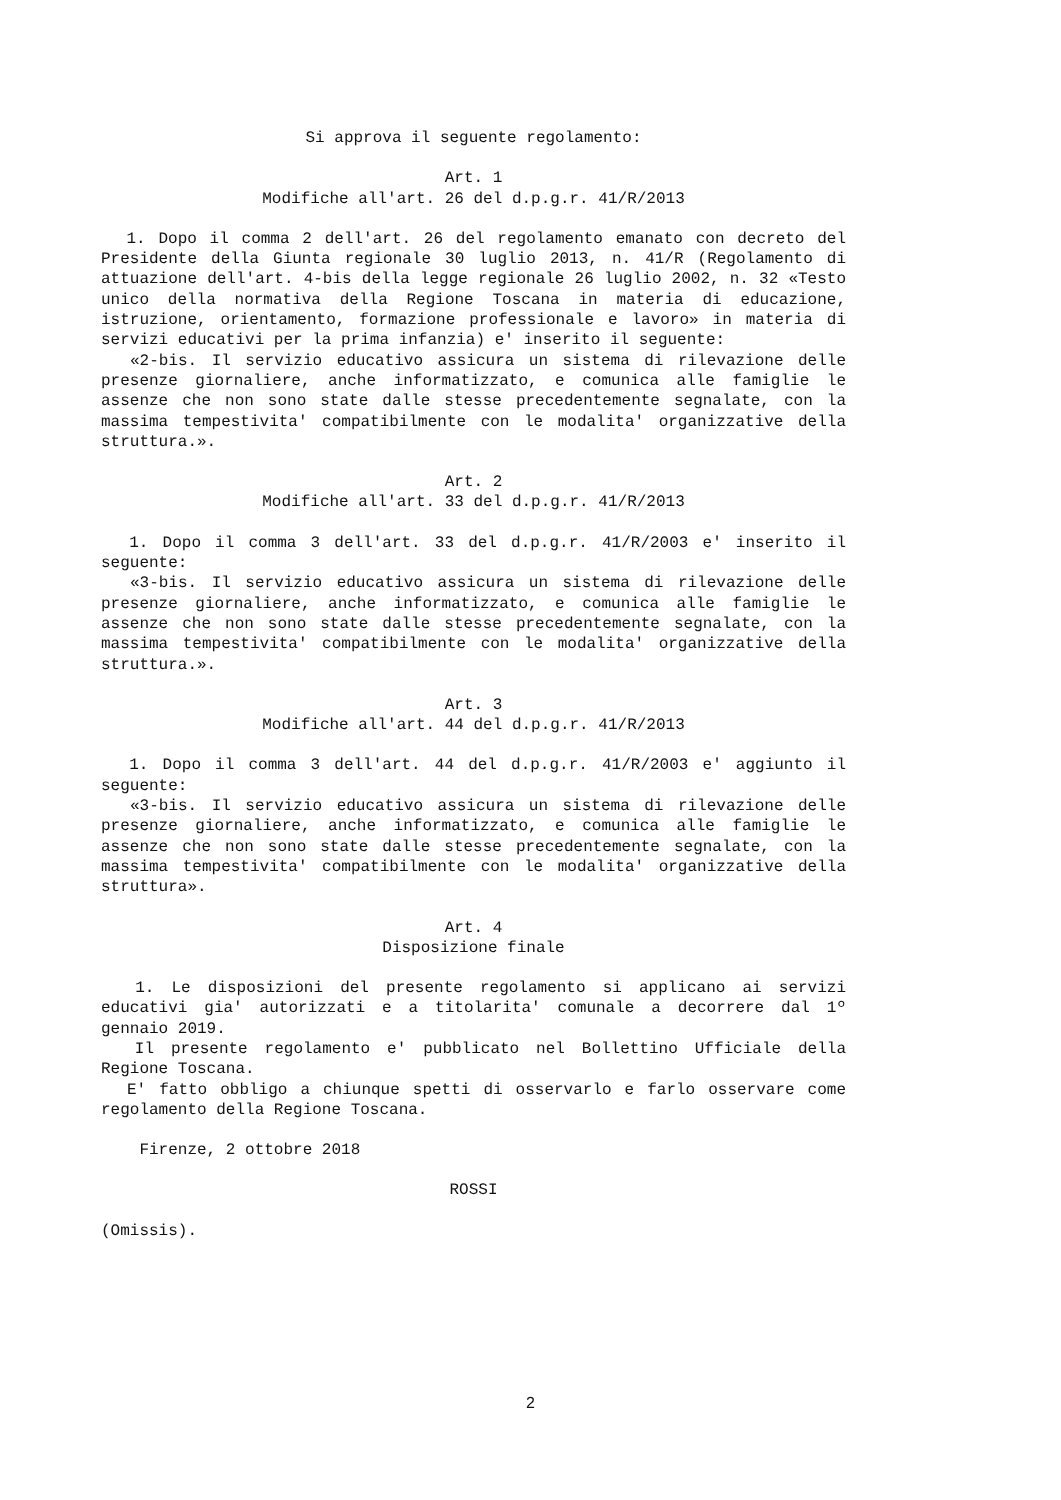Si approva il seguente regolamento:
Art. 1
Modifiche all'art. 26 del d.p.g.r. 41/R/2013
1. Dopo il comma 2 dell'art. 26 del regolamento emanato con decreto del Presidente della Giunta regionale 30 luglio 2013, n. 41/R (Regolamento di attuazione dell'art. 4-bis della legge regionale 26 luglio 2002, n. 32 «Testo unico della normativa della Regione Toscana in materia di educazione, istruzione, orientamento, formazione professionale e lavoro» in materia di servizi educativi per la prima infanzia) e' inserito il seguente:
«2-bis. Il servizio educativo assicura un sistema di rilevazione delle presenze giornaliere, anche informatizzato, e comunica alle famiglie le assenze che non sono state dalle stesse precedentemente segnalate, con la massima tempestivita' compatibilmente con le modalita' organizzative della struttura.».
Art. 2
Modifiche all'art. 33 del d.p.g.r. 41/R/2013
1. Dopo il comma 3 dell'art. 33 del d.p.g.r. 41/R/2003 e' inserito il seguente:
«3-bis. Il servizio educativo assicura un sistema di rilevazione delle presenze giornaliere, anche informatizzato, e comunica alle famiglie le assenze che non sono state dalle stesse precedentemente segnalate, con la massima tempestivita' compatibilmente con le modalita' organizzative della struttura.».
Art. 3
Modifiche all'art. 44 del d.p.g.r. 41/R/2013
1. Dopo il comma 3 dell'art. 44 del d.p.g.r. 41/R/2003 e' aggiunto il seguente:
«3-bis. Il servizio educativo assicura un sistema di rilevazione delle presenze giornaliere, anche informatizzato, e comunica alle famiglie le assenze che non sono state dalle stesse precedentemente segnalate, con la massima tempestivita' compatibilmente con le modalita' organizzative della struttura».
Art. 4
Disposizione finale
1. Le disposizioni del presente regolamento si applicano ai servizi educativi gia' autorizzati e a titolarita' comunale a decorrere dal 1º gennaio 2019.
Il presente regolamento e' pubblicato nel Bollettino Ufficiale della Regione Toscana.
E' fatto obbligo a chiunque spetti di osservarlo e farlo osservare come regolamento della Regione Toscana.
Firenze, 2 ottobre 2018
ROSSI
(Omissis).
2